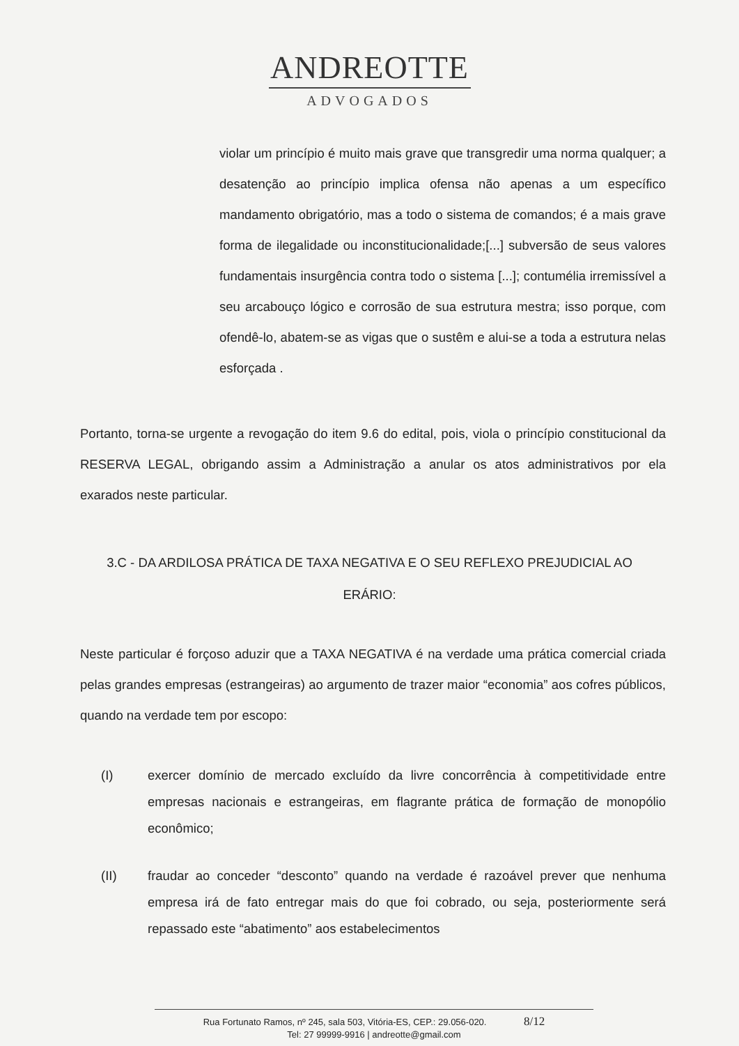ANDREOTTE
ADVOGADOS
violar um princípio é muito mais grave que transgredir uma norma qualquer; a desatenção ao princípio implica ofensa não apenas a um específico mandamento obrigatório, mas a todo o sistema de comandos; é a mais grave forma de ilegalidade ou inconstitucionalidade;[...] subversão de seus valores fundamentais insurgência contra todo o sistema [...]; contumélia irremissível a seu arcabouço lógico e corrosão de sua estrutura mestra; isso porque, com ofendê-lo, abatem-se as vigas que o sustêm e alui-se a toda a estrutura nelas esforçada .
Portanto, torna-se urgente a revogação do item 9.6 do edital, pois, viola o princípio constitucional da RESERVA LEGAL, obrigando assim a Administração a anular os atos administrativos por ela exarados neste particular.
3.C - DA ARDILOSA PRÁTICA DE TAXA NEGATIVA E O SEU REFLEXO PREJUDICIAL AO ERÁRIO:
Neste particular é forçoso aduzir que a TAXA NEGATIVA é na verdade uma prática comercial criada pelas grandes empresas (estrangeiras) ao argumento de trazer maior “economia” aos cofres públicos, quando na verdade tem por escopo:
(I) exercer domínio de mercado excluído da livre concorrência à competitividade entre empresas nacionais e estrangeiras, em flagrante prática de formação de monopólio econômico;
(II) fraudar ao conceder “desconto” quando na verdade é razoável prever que nenhuma empresa irá de fato entregar mais do que foi cobrado, ou seja, posteriormente será repassado este “abatimento” aos estabelecimentos
Rua Fortunato Ramos, nº 245, sala 503, Vitória-ES, CEP.: 29.056-020. 8/12
Tel: 27 99999-9916 | andreotte@gmail.com